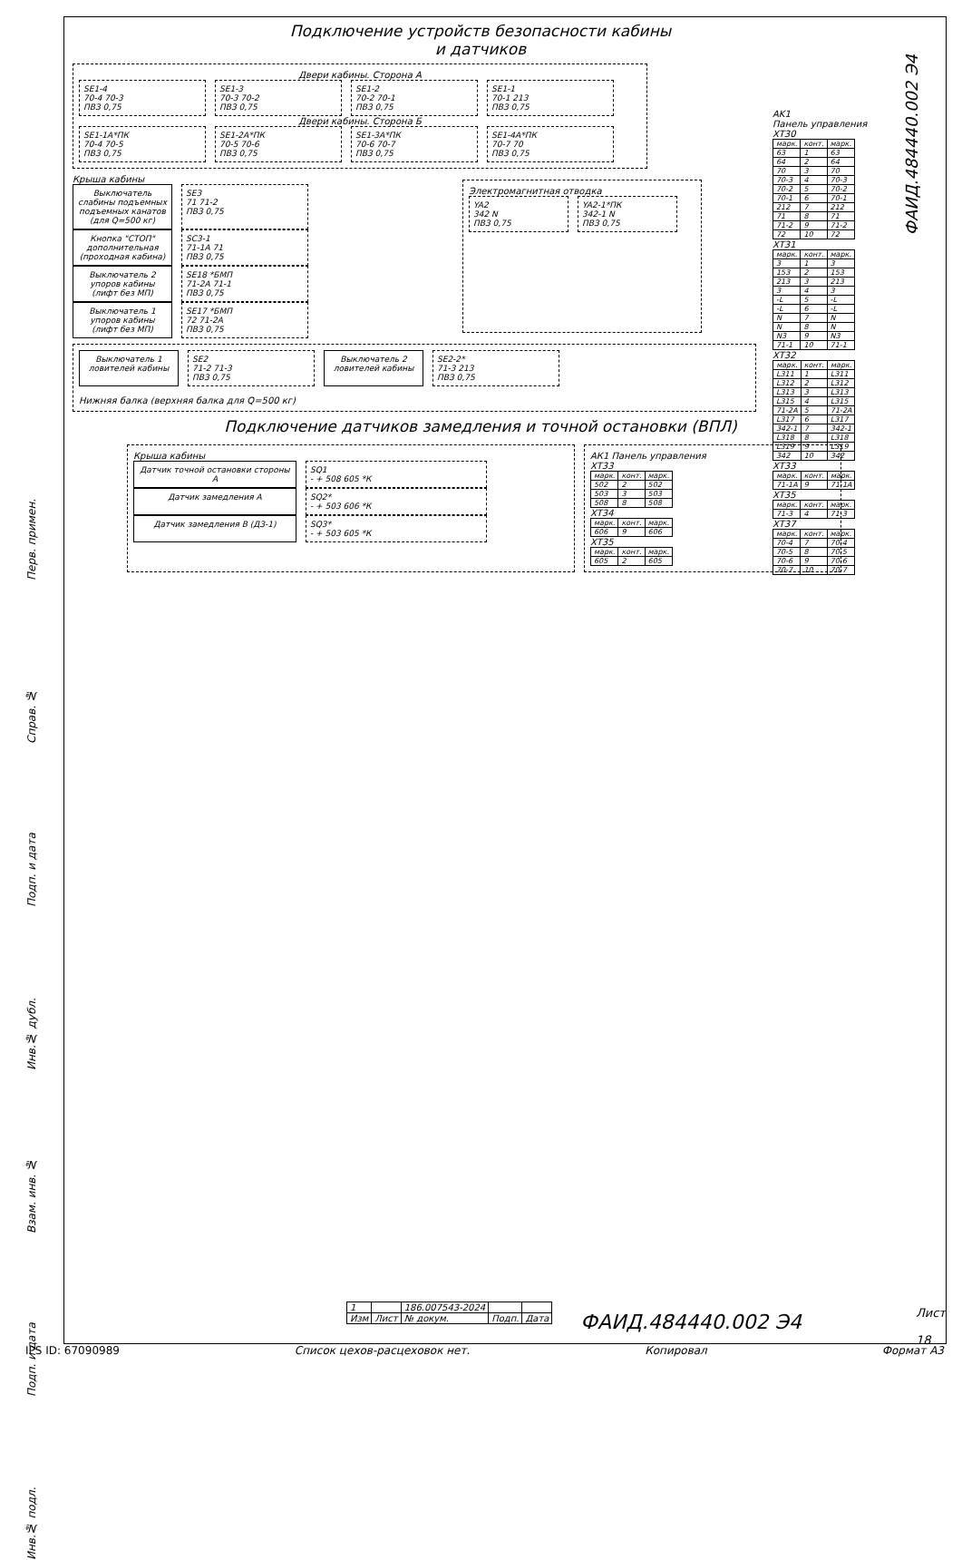ФАИД.484440.002 Э4
Перв. примен.
Справ. №
Подп. и дата
Инв.№ дубл.
Взам. инв. №
Подп. и дата
Инв.№ подл.
Подключение устройств безопасности кабины
и датчиков
Двери кабины. Сторона А
SE1-4
70-4 70-3
ПВЗ 0,75
SE1-3
70-3 70-2
ПВЗ 0,75
SE1-2
70-2 70-1
ПВЗ 0,75
SE1-1
70-1 213
ПВЗ 0,75
Двери кабины. Сторона Б
SE1-1А*ПК
70-4 70-5
ПВЗ 0,75
SE1-2А*ПК
70-5 70-6
ПВЗ 0,75
SE1-3А*ПК
70-6 70-7
ПВЗ 0,75
SE1-4А*ПК
70-7 70
ПВЗ 0,75
Крыша кабины
Выключатель слабины подъемных подъемных канатов (для Q=500 кг)
SE3
71 71-2
ПВЗ 0,75
Кнопка "СТОП" дополнительная (проходная кабина)
SC3-1
71-1А 71
ПВЗ 0,75
Выключатель 2 упоров кабины (лифт без МП)
SE18 *БМП
71-2А 71-1
ПВЗ 0,75
Выключатель 1 упоров кабины (лифт без МП)
SE17 *БМП
72 71-2А
ПВЗ 0,75
Электромагнитная отводка
YA2
342 N
ПВЗ 0,75
YA2-1*ПК
342-1 N
ПВЗ 0,75
Выключатель 1 ловителей кабины
SE2
71-2 71-3
ПВЗ 0,75
Выключатель 2 ловителей кабины
SE2-2*
71-3 213
ПВЗ 0,75
Нижняя балка (верхняя балка для Q=500 кг)
Подключение датчиков замедления и точной остановки (ВПЛ)
Крыша кабины
Датчик точной остановки стороны А
SQ1
- + 508 605 *К
Датчик замедления А
SQ2*
- + 503 606 *К
Датчик замедления В (ДЗ-1)
SQ3*
- + 503 605 *К
АК1 Панель управления
XT33
| марк. | конт. | марк. |
| --- | --- | --- |
| 502 | 2 | 502 |
| 503 | 3 | 503 |
| 508 | 8 | 508 |
XT34
| марк. | конт. | марк. |
| --- | --- | --- |
| 606 | 9 | 606 |
XT35
| марк. | конт. | марк. |
| --- | --- | --- |
| 605 | 2 | 605 |
AK1
Панель управления
XT30
| марк. | конт. | марк. |
| --- | --- | --- |
| 63 | 1 | 63 |
| 64 | 2 | 64 |
| 70 | 3 | 70 |
| 70-3 | 4 | 70-3 |
| 70-2 | 5 | 70-2 |
| 70-1 | 6 | 70-1 |
| 212 | 7 | 212 |
| 71 | 8 | 71 |
| 71-2 | 9 | 71-2 |
| 72 | 10 | 72 |
XT31
| марк. | конт. | марк. |
| --- | --- | --- |
| 3 | 1 | 3 |
| 153 | 2 | 153 |
| 213 | 3 | 213 |
| 3 | 4 | 3 |
| -L | 5 | -L |
| -L | 6 | -L |
| N | 7 | N |
| N | 8 | N |
| N3 | 9 | N3 |
| 71-1 | 10 | 71-1 |
XT32
| марк. | конт. | марк. |
| --- | --- | --- |
| L311 | 1 | L311 |
| L312 | 2 | L312 |
| L313 | 3 | L313 |
| L315 | 4 | L315 |
| 71-2A | 5 | 71-2A |
| L317 | 6 | L317 |
| 342-1 | 7 | 342-1 |
| L318 | 8 | L318 |
| L319 | 9 | L319 |
| 342 | 10 | 342 |
XT33
| марк. | конт. | марк. |
| --- | --- | --- |
| 71-1A | 9 | 71-1A |
XT35
| марк. | конт. | марк. |
| --- | --- | --- |
| 71-3 | 4 | 71-3 |
XT37
| марк. | конт. | марк. |
| --- | --- | --- |
| 70-4 | 7 | 70-4 |
| 70-5 | 8 | 70-5 |
| 70-6 | 9 | 70-6 |
| 70-7 | 10 | 70-7 |
| 1 | | 186.007543-2024 | | |
| Изм | Лист | № докум. | Подп. | Дата |
ФАИД.484440.002 Э4
Лист
18
IPS ID: 67090989 Список цехов-расцеховок нет. Копировал Формат А3